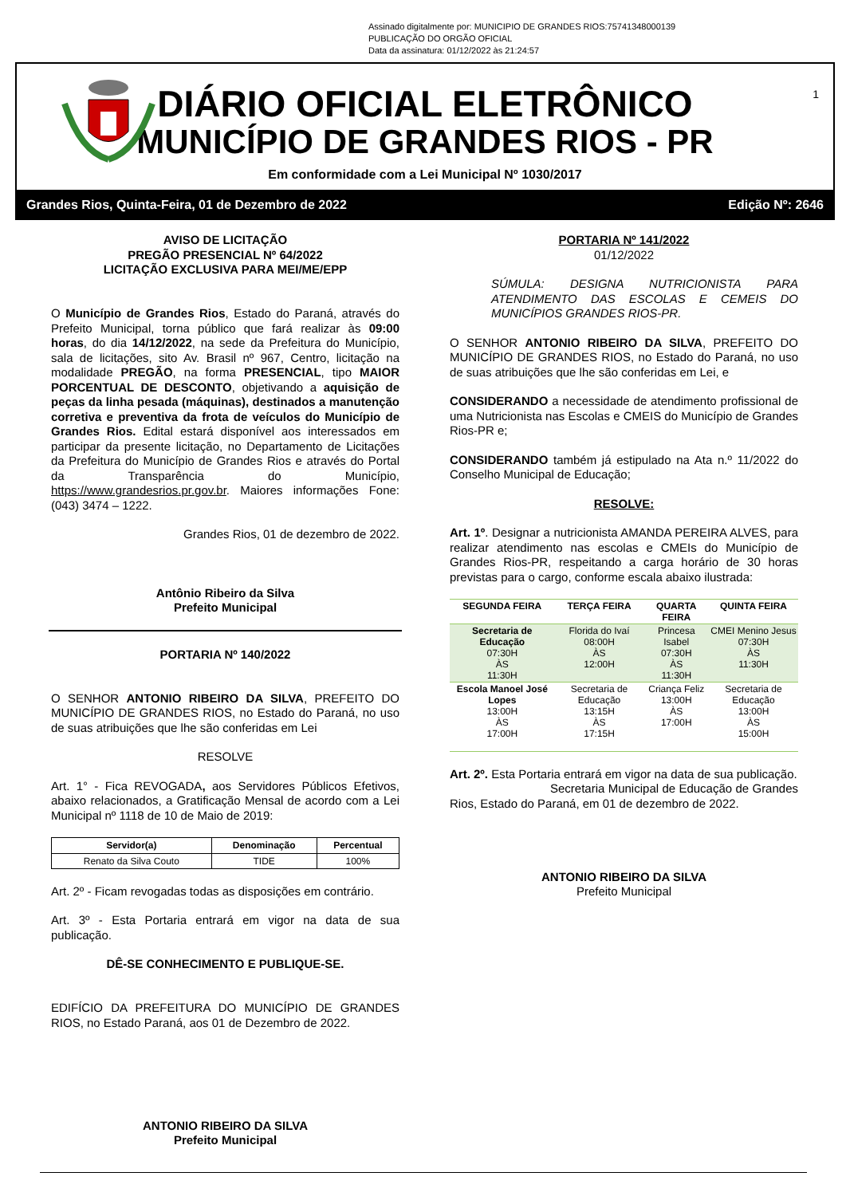Assinado digitalmente por: MUNICIPIO DE GRANDES RIOS:75741348000139
PUBLICAÇÃO DO ORGÃO OFICIAL
Data da assinatura: 01/12/2022 às 21:24:57
1
DIÁRIO OFICIAL ELETRÔNICO
MUNICÍPIO DE GRANDES RIOS - PR
Em conformidade com a Lei Municipal Nº 1030/2017
Grandes Rios, Quinta-Feira, 01 de Dezembro de 2022 Edição Nº: 2646
AVISO DE LICITAÇÃO
PREGÃO PRESENCIAL Nº 64/2022
LICITAÇÃO EXCLUSIVA PARA MEI/ME/EPP
O Município de Grandes Rios, Estado do Paraná, através do Prefeito Municipal, torna público que fará realizar às 09:00 horas, do dia 14/12/2022, na sede da Prefeitura do Município, sala de licitações, sito Av. Brasil nº 967, Centro, licitação na modalidade PREGÃO, na forma PRESENCIAL, tipo MAIOR PORCENTUAL DE DESCONTO, objetivando a aquisição de peças da linha pesada (máquinas), destinados a manutenção corretiva e preventiva da frota de veículos do Município de Grandes Rios. Edital estará disponível aos interessados em participar da presente licitação, no Departamento de Licitações da Prefeitura do Município de Grandes Rios e através do Portal da Transparência do Município, https://www.grandesrios.pr.gov.br. Maiores informações Fone: (043) 3474 – 1222.
Grandes Rios, 01 de dezembro de 2022.
Antônio Ribeiro da Silva
Prefeito Municipal
PORTARIA Nº 140/2022
O SENHOR ANTONIO RIBEIRO DA SILVA, PREFEITO DO MUNICÍPIO DE GRANDES RIOS, no Estado do Paraná, no uso de suas atribuições que lhe são conferidas em Lei
RESOLVE
Art. 1° - Fica REVOGADA, aos Servidores Públicos Efetivos, abaixo relacionados, a Gratificação Mensal de acordo com a Lei Municipal nº 1118 de 10 de Maio de 2019:
| Servidor(a) | Denominação | Percentual |
| --- | --- | --- |
| Renato da Silva Couto | TIDE | 100% |
Art. 2º - Ficam revogadas todas as disposições em contrário.
Art. 3º - Esta Portaria entrará em vigor na data de sua publicação.
DÊ-SE CONHECIMENTO E PUBLIQUE-SE.
EDIFÍCIO DA PREFEITURA DO MUNICÍPIO DE GRANDES RIOS, no Estado Paraná, aos 01 de Dezembro de 2022.
ANTONIO RIBEIRO DA SILVA
Prefeito Municipal
PORTARIA Nº 141/2022
01/12/2022
SÚMULA: DESIGNA NUTRICIONISTA PARA ATENDIMENTO DAS ESCOLAS E CEMEIS DO MUNICÍPIOS GRANDES RIOS-PR.
O SENHOR ANTONIO RIBEIRO DA SILVA, PREFEITO DO MUNICÍPIO DE GRANDES RIOS, no Estado do Paraná, no uso de suas atribuições que lhe são conferidas em Lei, e
CONSIDERANDO a necessidade de atendimento profissional de uma Nutricionista nas Escolas e CMEIS do Município de Grandes Rios-PR e;
CONSIDERANDO também já estipulado na Ata n.º 11/2022 do Conselho Municipal de Educação;
RESOLVE:
Art. 1º. Designar a nutricionista AMANDA PEREIRA ALVES, para realizar atendimento nas escolas e CMEIs do Município de Grandes Rios-PR, respeitando a carga horário de 30 horas previstas para o cargo, conforme escala abaixo ilustrada:
| SEGUNDA FEIRA | TERÇA FEIRA | QUARTA FEIRA | QUINTA FEIRA |
| --- | --- | --- | --- |
| Secretaria de Educação 07:30H ÀS 11:30H | Florida do Ivaí 08:00H ÀS 12:00H | Princesa Isabel 07:30H ÀS 11:30H | CMEI Menino Jesus 07:30H ÀS 11:30H |
| Escola Manoel José Lopes 13:00H ÀS 17:00H | Secretaria de Educação 13:15H ÀS 17:15H | Criança Feliz 13:00H ÀS 17:00H | Secretaria de Educação 13:00H ÀS 15:00H |
Art. 2º. Esta Portaria entrará em vigor na data de sua publicação.
Secretaria Municipal de Educação de Grandes Rios, Estado do Paraná, em 01 de dezembro de 2022.
ANTONIO RIBEIRO DA SILVA
Prefeito Municipal